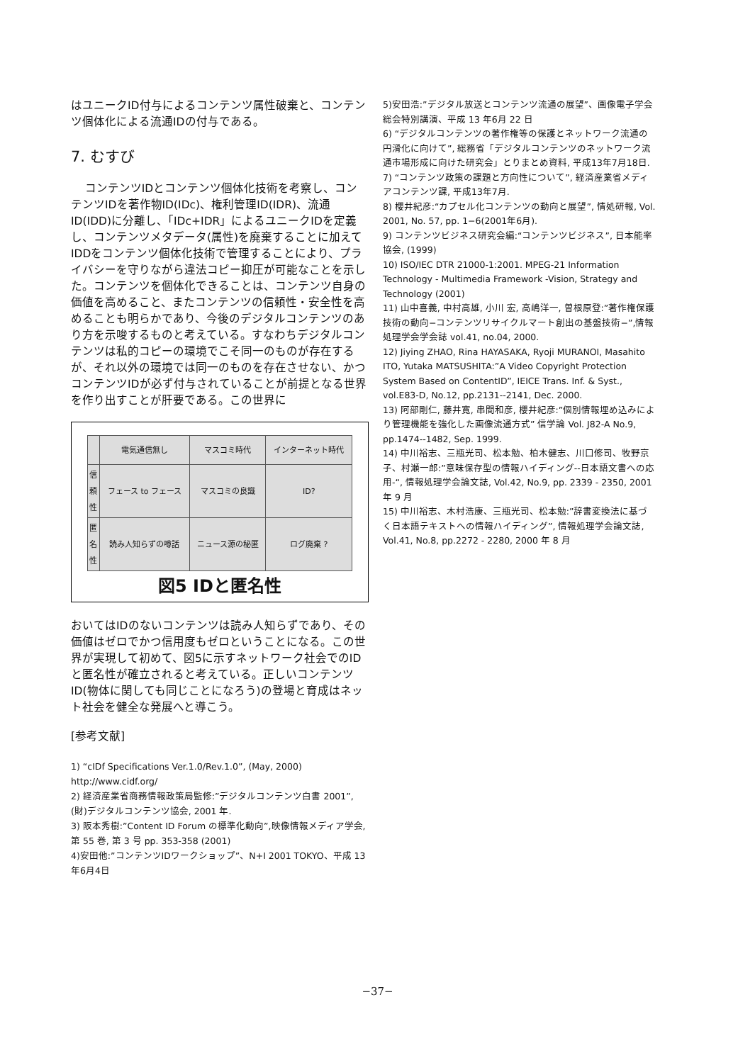はユニークID付与によるコンテンツ属性破棄と、コンテンツ個体化による流通IDの付与である。
7. むすび
コンテンツIDとコンテンツ個体化技術を考察し、コンテンツIDを著作物ID(IDc)、権利管理ID(IDR)、流通ID(IDD)に分離し、「IDc+IDR」によるユニークIDを定義し、コンテンツメタデータ(属性)を廃棄することに加えてIDDをコンテンツ個体化技術で管理することにより、プライバシーを守りながら違法コピー抑圧が可能なことを示した。コンテンツを個体化できることは、コンテンツ自身の価値を高めること、またコンテンツの信頼性・安全性を高めることも明らかであり、今後のデジタルコンテンツのあり方を示唆するものと考えている。すなわちデジタルコンテンツは私的コピーの環境でこそ同一のものが存在するが、それ以外の環境では同一のものを存在させない、かつコンテンツIDが必ず付与されていることが前提となる世界を作り出すことが肝要である。この世界に
| | 電気通信無し | マスコミ時代 | インターネット時代 |
| --- | --- | --- | --- |
| 信 頼 性 | フェース to フェース | マスコミの良識 | ID? |
| 匿 名 性 | 読み人知らずの噂話 | ニュース源の秘匿 | ログ廃棄 ? |
図5 IDと匿名性
おいてはIDのないコンテンツは読み人知らずであり、その価値はゼロでかつ信用度もゼロということになる。この世界が実現して初めて、図5に示すネットワーク社会でのIDと匿名性が確立されると考えている。正しいコンテンツID(物体に関しても同じことになろう)の登場と育成はネット社会を健全な発展へと導こう。
[参考文献]
1) “cIDf Specifications Ver.1.0/Rev.1.0”, (May, 2000) http://www.cidf.org/
2) 経済産業省商務情報政策局監修:”デジタルコンテンツ白書 2001”, (財)デジタルコンテンツ協会, 2001 年.
3) 阪本秀樹:”Content ID Forum の標準化動向”,映像情報メディア学会, 第 55 巻, 第 3 号 pp. 353-358 (2001)
4)安田他:”コンテンツIDワークショップ”、N+I 2001 TOKYO、平成 13 年6月4日
5)安田浩:”デジタル放送とコンテンツ流通の展望”、画像電子学会総会特別講演、平成 13 年6月 22 日
6) “デジタルコンテンツの著作権等の保護とネットワーク流通の円滑化に向けて”, 総務省「デジタルコンテンツのネットワーク流通市場形成に向けた研究会」とりまとめ資料, 平成13年7月18日.
7) “コンテンツ政策の課題と方向性について”, 経済産業省メディアコンテンツ課, 平成13年7月.
8) 櫻井紀彦:“カプセル化コンテンツの動向と展望”, 情処研報, Vol. 2001, No. 57, pp. 1−6(2001年6月).
9) コンテンツビジネス研究会編:“コンテンツビジネス”, 日本能率協会, (1999)
10) ISO/IEC DTR 21000-1:2001. MPEG-21 Information Technology - Multimedia Framework -Vision, Strategy and Technology (2001)
11) 山中喜義, 中村高雄, 小川 宏, 高嶋洋一, 曽根原登:”著作権保護技術の動向−コンテンツリサイクルマート創出の基盤技術−”,情報処理学会学会誌 vol.41, no.04, 2000.
12) Jiying ZHAO, Rina HAYASAKA, Ryoji MURANOI, Masahito ITO, Yutaka MATSUSHITA:”A Video Copyright Protection System Based on ContentID”, IEICE Trans. Inf. & Syst., vol.E83-D, No.12, pp.2131--2141, Dec. 2000.
13) 阿部剛仁, 藤井寛, 串間和彦, 櫻井紀彦:”個別情報埋め込みにより管理機能を強化した画像流通方式” 信学論 Vol. J82-A No.9, pp.1474--1482, Sep. 1999.
14) 中川裕志、三瓶光司、松本勉、柏木健志、川口修司、牧野京子、村瀬一郎:”意味保存型の情報ハイディング--日本語文書への応用-“, 情報処理学会論文誌, Vol.42, No.9, pp. 2339 - 2350, 2001 年 9 月
15) 中川裕志、木村浩康、三瓶光司、松本勉:”辞書変換法に基づく日本語テキストへの情報ハイディング”, 情報処理学会論文誌, Vol.41, No.8, pp.2272 - 2280, 2000 年 8 月
−37−